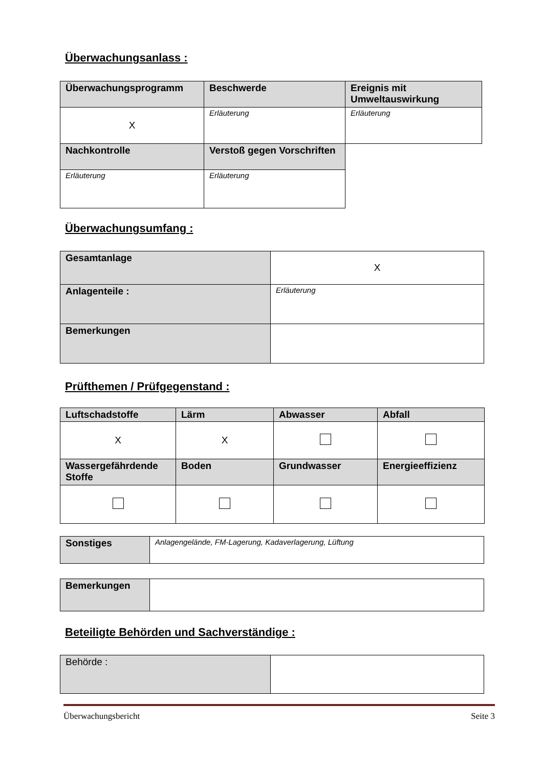Überwachungsanlass :
| Überwachungsprogramm | Beschwerde | Ereignis mit Umweltauswirkung |
| X | Erläuterung | Erläuterung |
| Nachkontrolle | Verstoß gegen Vorschriften | |
| Erläuterung | Erläuterung | |
Überwachungsumfang :
| Gesamtanlage | X |
| Anlagenteile : | Erläuterung |
| Bemerkungen | |
Prüfthemen / Prüfgegenstand :
| Luftschadstoffe | Lärm | Abwasser | Abfall |
| X | X | | |
| Wassergefährdende Stoffe | Boden | Grundwasser | Energieeffizienz |
| Sonstiges | Anlagengelände, FM-Lagerung, Kadaverlagerung, Lüftung |
| Bemerkungen | |
Beteiligte Behörden und Sachverständige :
| Behörde : | |
Überwachungsbericht Seite 3